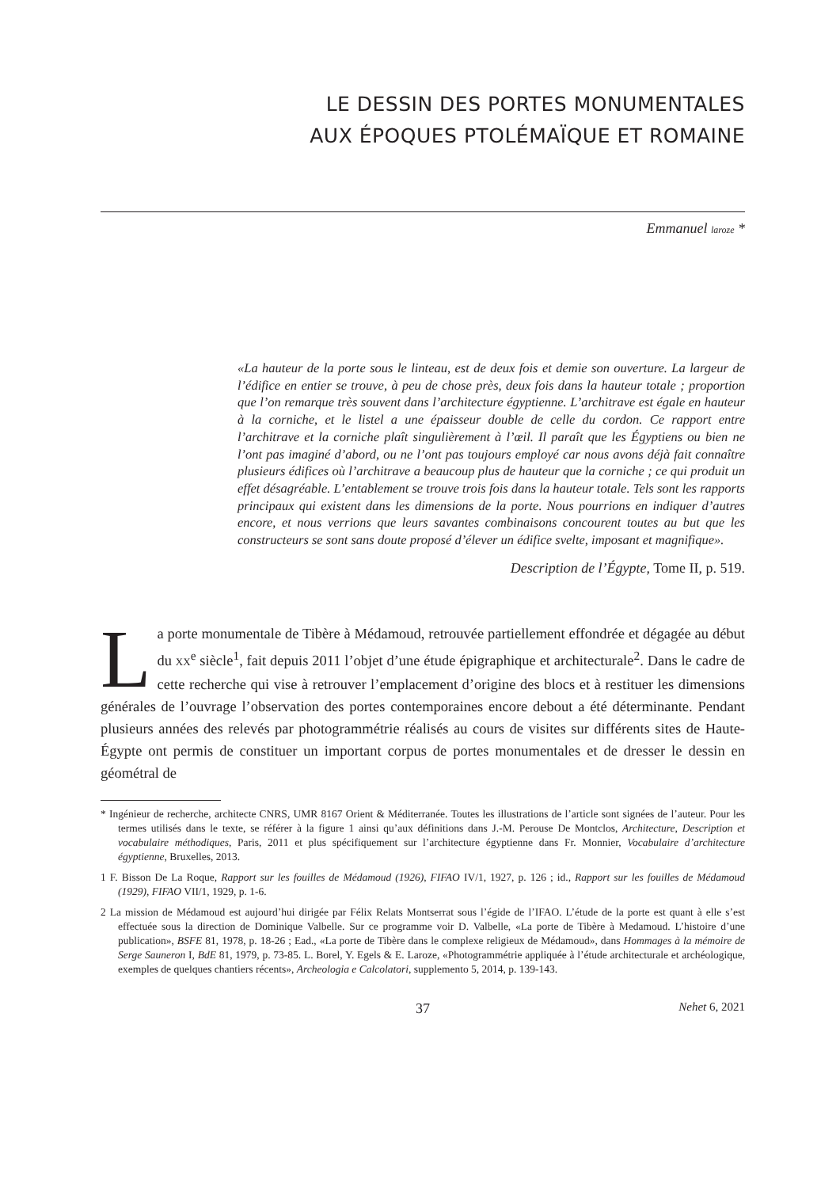LE DESSIN DES PORTES MONUMENTALES
AUX ÉPOQUES PTOLÉMAÏQUE ET ROMAINE
Emmanuel laroze *
«La hauteur de la porte sous le linteau, est de deux fois et demie son ouverture. La largeur de l’édifice en entier se trouve, à peu de chose près, deux fois dans la hauteur totale ; proportion que l’on remarque très souvent dans l’architecture égyptienne. L’architrave est égale en hauteur à la corniche, et le listel a une épaisseur double de celle du cordon. Ce rapport entre l’architrave et la corniche plaît singulièrement à l’œil. Il paraît que les Égyptiens ou bien ne l’ont pas imaginé d’abord, ou ne l’ont pas toujours employé car nous avons déjà fait connaître plusieurs édifices où l’architrave a beaucoup plus de hauteur que la corniche ; ce qui produit un effet désagréable. L’entablement se trouve trois fois dans la hauteur totale. Tels sont les rapports principaux qui existent dans les dimensions de la porte. Nous pourrions en indiquer d’autres encore, et nous verrions que leurs savantes combinaisons concourent toutes au but que les constructeurs se sont sans doute proposé d’élever un édifice svelte, imposant et magnifique».
Description de l’Égypte, Tome II, p. 519.
La porte monumentale de Tibère à Médamoud, retrouvée partiellement effondrée et dégagée au début du XX<sup>e</sup> siècle<sup>1</sup>, fait depuis 2011 l’objet d’une étude épigraphique et architecturale<sup>2</sup>. Dans le cadre de cette recherche qui vise à retrouver l’emplacement d’origine des blocs et à restituer les dimensions générales de l’ouvrage l’observation des portes contemporaines encore debout a été déterminante. Pendant plusieurs années des relevés par photogrammétrie réalisés au cours de visites sur différents sites de Haute-Égypte ont permis de constituer un important corpus de portes monumentales et de dresser le dessin en géométral de
* Ingénieur de recherche, architecte CNRS, UMR 8167 Orient & Méditerranée. Toutes les illustrations de l’article sont signées de l’auteur. Pour les termes utilisés dans le texte, se référer à la figure 1 ainsi qu’aux définitions dans J.-M. Perouse De Montclos, Architecture, Description et vocabulaire méthodiques, Paris, 2011 et plus spécifiquement sur l’architecture égyptienne dans Fr. Monnier, Vocabulaire d’architecture égyptienne, Bruxelles, 2013.
1 F. Bisson De La Roque, Rapport sur les fouilles de Médamoud (1926), FIFAO IV/1, 1927, p. 126 ; id., Rapport sur les fouilles de Médamoud (1929), FIFAO VII/1, 1929, p. 1-6.
2 La mission de Médamoud est aujourd’hui dirigée par Félix Relats Montserrat sous l’égide de l’IFAO. L’étude de la porte est quant à elle s’est effectuée sous la direction de Dominique Valbelle. Sur ce programme voir D. Valbelle, «La porte de Tibère à Medamoud. L’histoire d’une publication», BSFE 81, 1978, p. 18-26 ; Ead., «La porte de Tibère dans le complexe religieux de Médamoud», dans Hommages à la mémoire de Serge Sauneron I, BdE 81, 1979, p. 73-85. L. Borel, Y. Egels & E. Laroze, «Photogrammétrie appliquée à l’étude architecturale et archéologique, exemples de quelques chantiers récents», Archeologia e Calcolatori, supplemento 5, 2014, p. 139-143.
37 Nehet 6, 2021